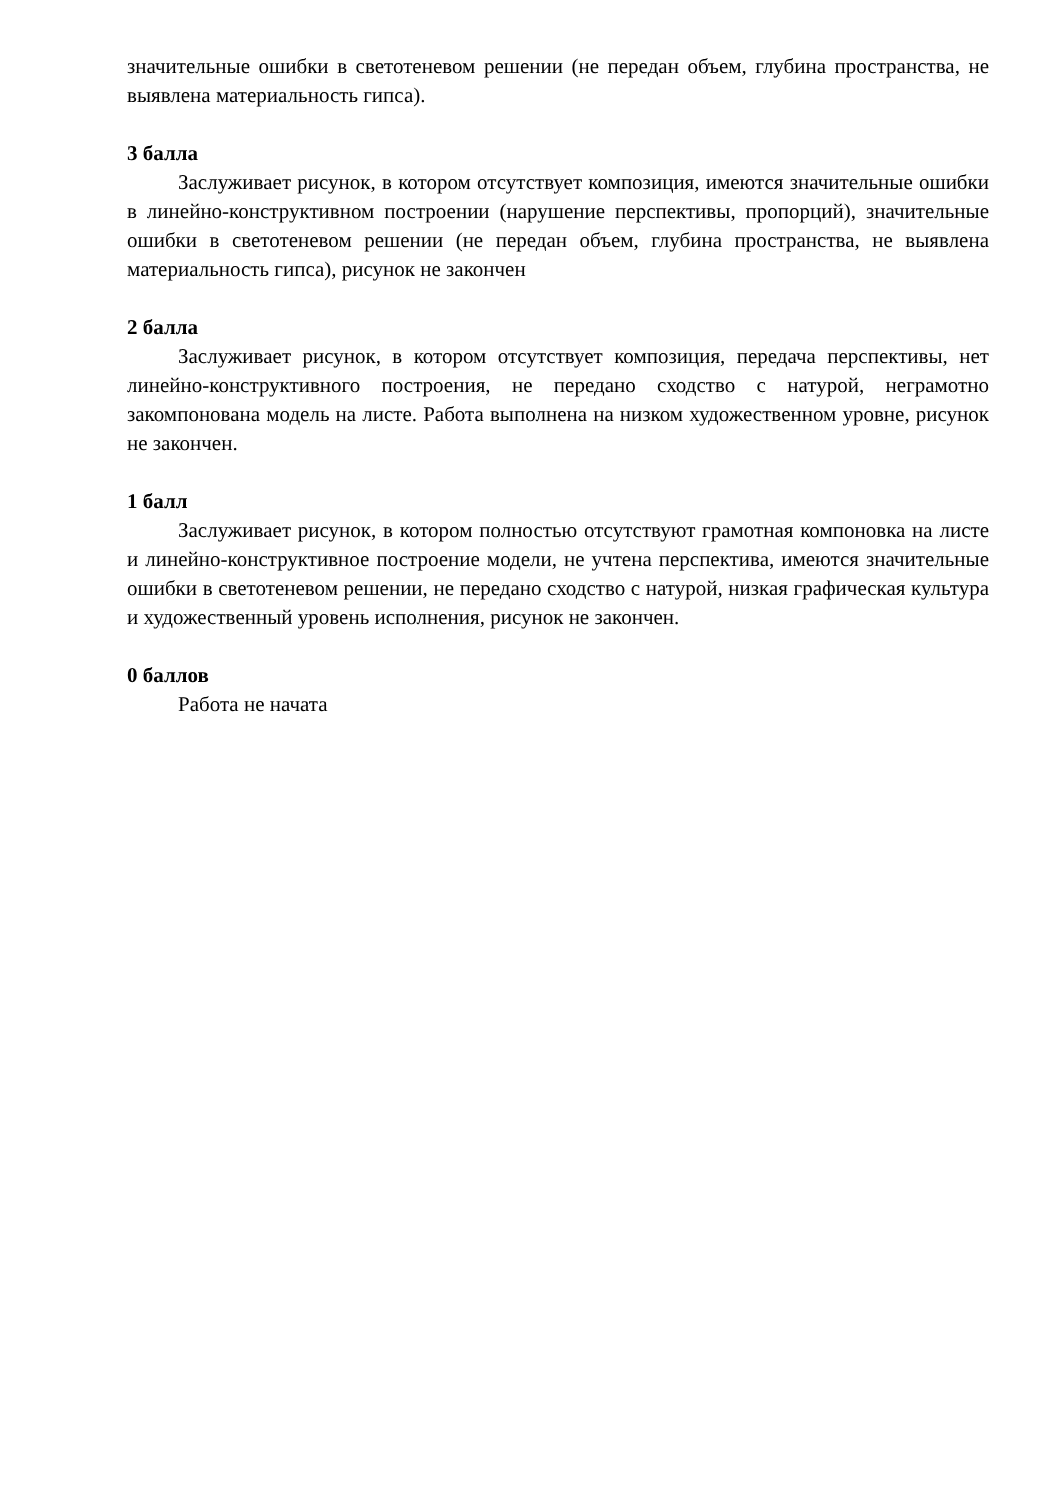значительные ошибки в светотеневом решении (не передан объем, глубина пространства, не выявлена материальность гипса).
3 балла
Заслуживает рисунок, в котором отсутствует композиция, имеются значительные ошибки в линейно-конструктивном построении (нарушение перспективы, пропорций), значительные ошибки в светотеневом решении (не передан объем, глубина пространства, не выявлена материальность гипса), рисунок не закончен
2 балла
Заслуживает рисунок, в котором отсутствует композиция, передача перспективы, нет линейно-конструктивного построения, не передано сходство с натурой, неграмотно закомпонована модель на листе. Работа выполнена на низком художественном уровне, рисунок не закончен.
1 балл
Заслуживает рисунок, в котором полностью отсутствуют грамотная компоновка на листе и линейно-конструктивное построение модели, не учтена перспектива, имеются значительные ошибки в светотеневом решении, не передано сходство с натурой, низкая графическая культура и художественный уровень исполнения, рисунок не закончен.
0 баллов
Работа не начата